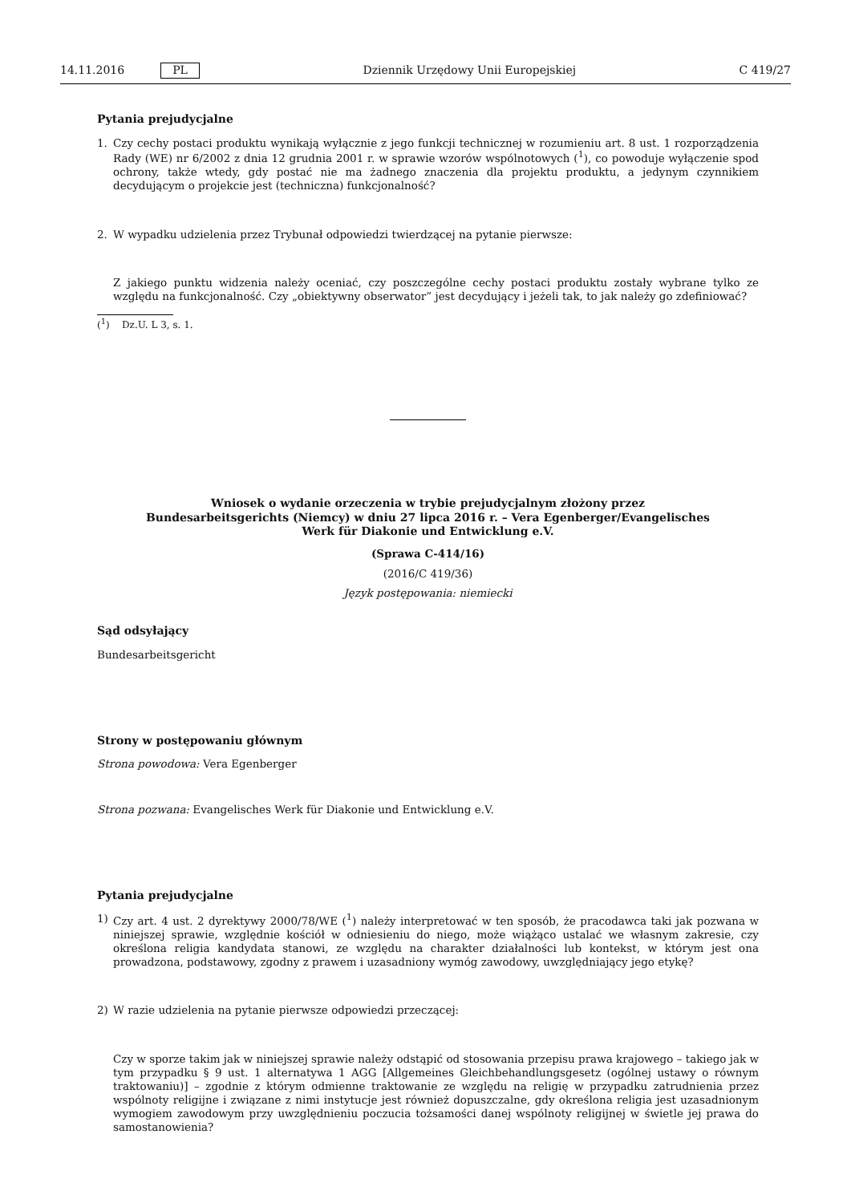14.11.2016 PL Dziennik Urzędowy Unii Europejskiej C 419/27
Pytania prejudycjalne
1. Czy cechy postaci produktu wynikają wyłącznie z jego funkcji technicznej w rozumieniu art. 8 ust. 1 rozporządzenia Rady (WE) nr 6/2002 z dnia 12 grudnia 2001 r. w sprawie wzorów wspólnotowych (<sup>1</sup>), co powoduje wyłączenie spod ochrony, także wtedy, gdy postać nie ma żadnego znaczenia dla projektu produktu, a jedynym czynnikiem decydującym o projekcie jest (techniczna) funkcjonalność?
2. W wypadku udzielenia przez Trybunał odpowiedzi twierdzącej na pytanie pierwsze:
Z jakiego punktu widzenia należy oceniać, czy poszczególne cechy postaci produktu zostały wybrane tylko ze względu na funkcjonalność. Czy „obiektywny obserwator” jest decydujący i jeżeli tak, to jak należy go zdefiniować?
(<sup>1</sup>) Dz.U. L 3, s. 1.
Wniosek o wydanie orzeczenia w trybie prejudycjalnym złożony przez Bundesarbeitsgerichts (Niemcy) w dniu 27 lipca 2016 r. – Vera Egenberger/Evangelisches Werk für Diakonie und Entwicklung e.V.
(Sprawa C-414/16)
(2016/C 419/36)
Język postępowania: niemiecki
Sąd odsyłający
Bundesarbeitsgericht
Strony w postępowaniu głównym
Strona powodowa: Vera Egenberger
Strona pozwana: Evangelisches Werk für Diakonie und Entwicklung e.V.
Pytania prejudycjalne
1) Czy art. 4 ust. 2 dyrektywy 2000/78/WE (<sup>1</sup>) należy interpretować w ten sposób, że pracodawca taki jak pozwana w niniejszej sprawie, względnie kościół w odniesieniu do niego, może wiążąco ustalać we własnym zakresie, czy określona religia kandydata stanowi, ze względu na charakter działalności lub kontekst, w którym jest ona prowadzona, podstawowy, zgodny z prawem i uzasadniony wymóg zawodowy, uwzględniający jego etykę?
2) W razie udzielenia na pytanie pierwsze odpowiedzi przeczącej:
Czy w sporze takim jak w niniejszej sprawie należy odstąpić od stosowania przepisu prawa krajowego – takiego jak w tym przypadku § 9 ust. 1 alternatywa 1 AGG [Allgemeines Gleichbehandlungsgesetz (ogólnej ustawy o równym traktowaniu)] – zgodnie z którym odmienne traktowanie ze względu na religię w przypadku zatrudnienia przez wspólnoty religijne i związane z nimi instytucje jest również dopuszczalne, gdy określona religia jest uzasadnionym wymogiem zawodowym przy uwzględnieniu poczucia tożsamości danej wspólnoty religijnej w świetle jej prawa do samostanowienia?